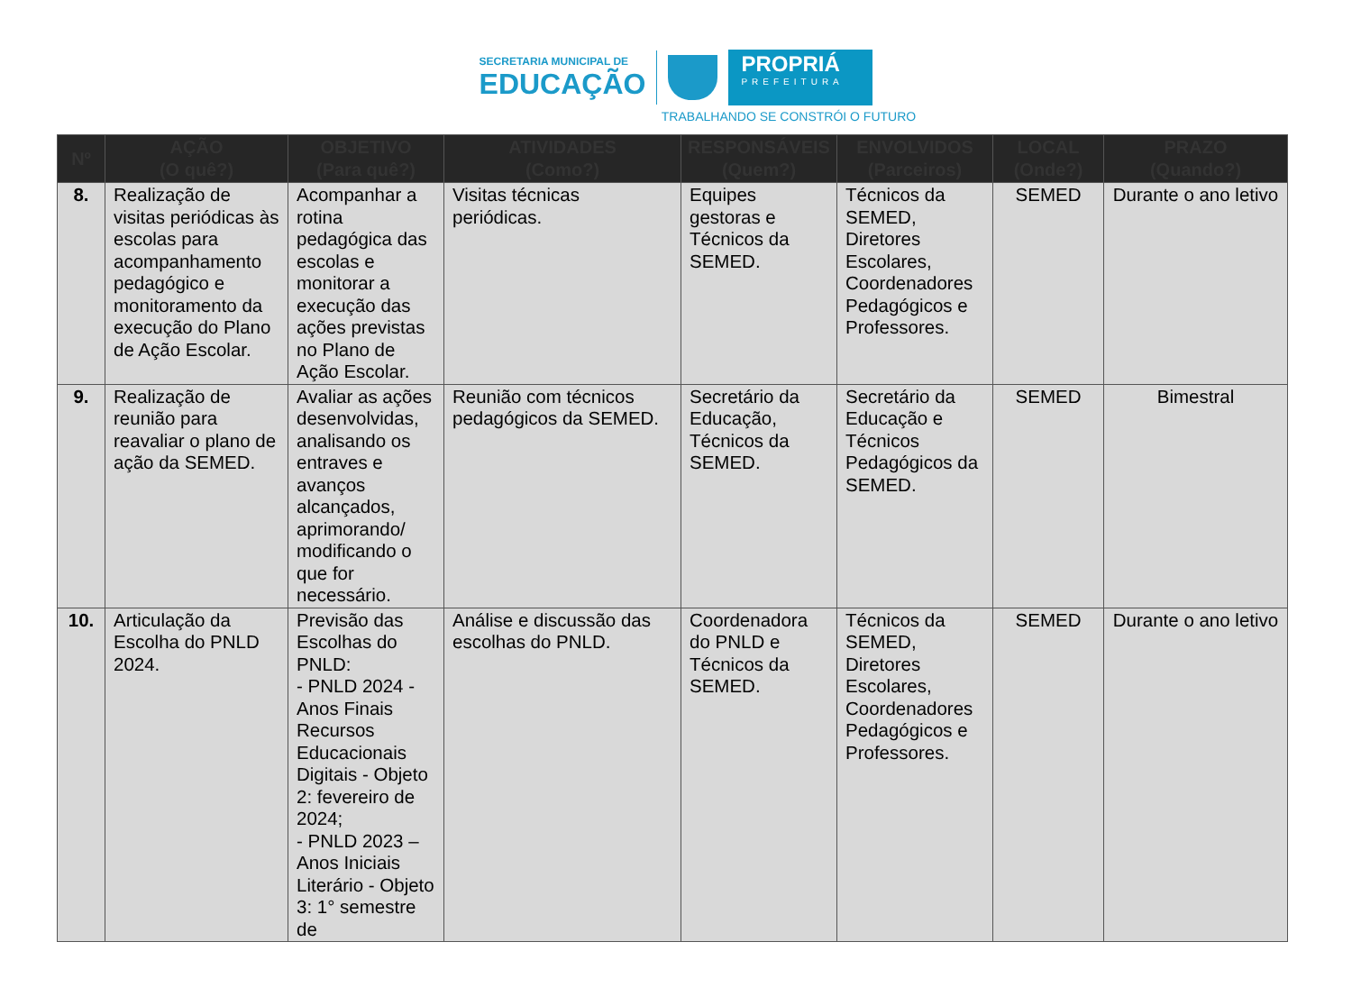SECRETARIA MUNICIPAL DE
EDUCAÇÃO
PROPRIÁ
PREFEITURA
TRABALHANDO SE CONSTRÓI O FUTURO
| Nº | AÇÃO (O quê?) | OBJETIVO (Para quê?) | ATIVIDADES (Como?) | RESPONSÁVEIS (Quem?) | ENVOLVIDOS (Parceiros) | LOCAL (Onde?) | PRAZO (Quando?) |
| --- | --- | --- | --- | --- | --- | --- | --- |
| 8. | Realização de visitas periódicas às escolas para acompanhamento pedagógico e monitoramento da execução do Plano de Ação Escolar. | Acompanhar a rotina pedagógica das escolas e monitorar a execução das ações previstas no Plano de Ação Escolar. | Visitas técnicas periódicas. | Equipes gestoras e Técnicos da SEMED. | Técnicos da SEMED, Diretores Escolares, Coordenadores Pedagógicos e Professores. | SEMED | Durante o ano letivo |
| 9. | Realização de reunião para reavaliar o plano de ação da SEMED. | Avaliar as ações desenvolvidas, analisando os entraves e avanços alcançados, aprimorando/ modificando o que for necessário. | Reunião com técnicos pedagógicos da SEMED. | Secretário da Educação, Técnicos da SEMED. | Secretário da Educação e Técnicos Pedagógicos da SEMED. | SEMED | Bimestral |
| 10. | Articulação da Escolha do PNLD 2024. | Previsão das Escolhas do PNLD: - PNLD 2024 - Anos Finais Recursos Educacionais Digitais - Objeto 2: fevereiro de 2024; - PNLD 2023 – Anos Iniciais Literário - Objeto 3: 1° semestre de | Análise e discussão das escolhas do PNLD. | Coordenadora do PNLD e Técnicos da SEMED. | Técnicos da SEMED, Diretores Escolares, Coordenadores Pedagógicos e Professores. | SEMED | Durante o ano letivo |